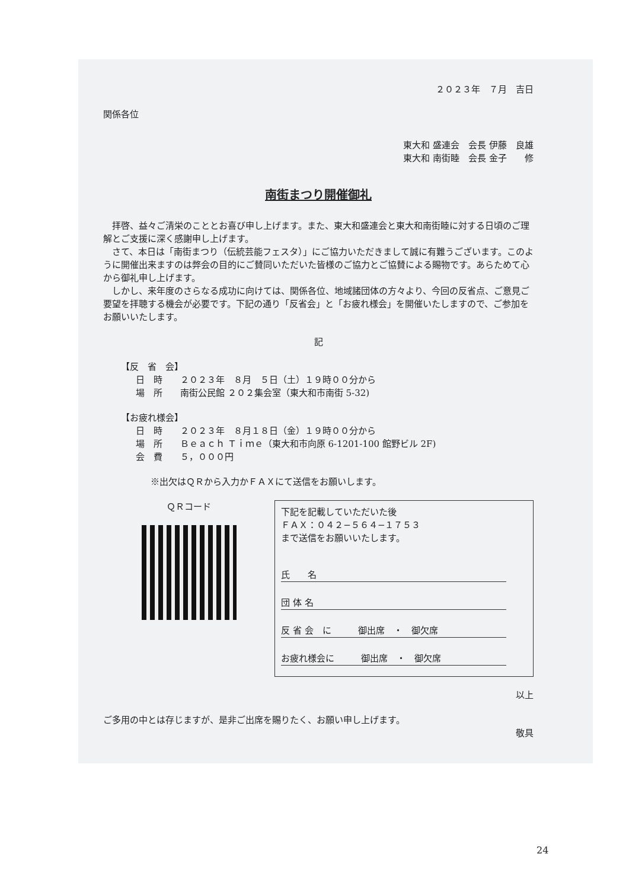２０２３年　７月　吉日
関係各位
東大和 盛連会　会長 伊藤　良雄
東大和 南街睦　会長 金子　　修
南街まつり開催御礼
拝啓、益々ご清栄のこととお喜び申し上げます。また、東大和盛連会と東大和南街睦に対する日頃のご理解とご支援に深く感謝申し上げます。
さて、本日は「南街まつり（伝統芸能フェスタ）」にご協力いただきまして誠に有難うございます。このように開催出来ますのは弊会の目的にご賛同いただいた皆様のご協力とご協賛による賜物です。あらためて心から御礼申し上げます。
しかし、来年度のさらなる成功に向けては、関係各位、地域諸団体の方々より、今回の反省点、ご意見ご要望を拝聴する機会が必要です。下記の通り「反省会」と「お疲れ様会」を開催いたしますので、ご参加をお願いいたします。
記
【反　省　会】
日　時　　２０２３年　８月　５日（土）１９時００分から
場　所　　南街公民館 ２０２集会室（東大和市南街 5-32)
【お疲れ様会】
日　時　　２０２３年　８月１８日（金）１９時００分から
場　所　　Ｂｅａｃｈ Ｔｉｍｅ（東大和市向原 6-1201-100 館野ビル 2F)
会　費　　５，０００円
※出欠はＱＲから入力かＦＡＸにて送信をお願いします。
ＱＲコード
下記を記載していただいた後
ＦＡＸ：０４２−５６４−１７５３
まで送信をお願いいたします。
氏　　名
団 体 名
反 省 会　に　　　御出席　・　御欠席
お疲れ様会に　　　御出席　・　御欠席
以上
ご多用の中とは存じますが、是非ご出席を賜りたく、お願い申し上げます。
敬具
24